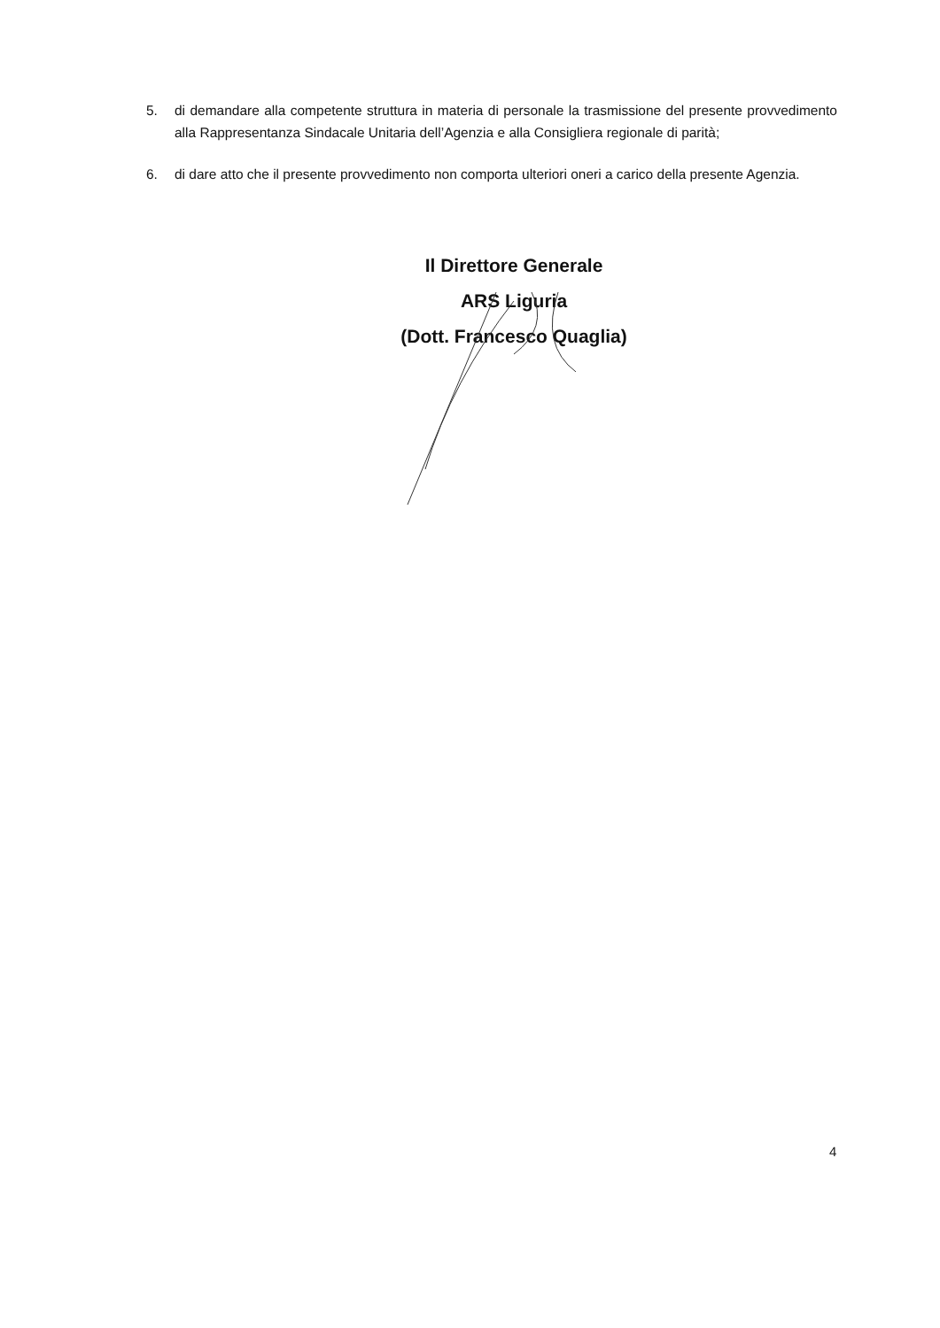5. di demandare alla competente struttura in materia di personale la trasmissione del presente provvedimento alla Rappresentanza Sindacale Unitaria dell’Agenzia e alla Consigliera regionale di parità;
6. di dare atto che il presente provvedimento non comporta ulteriori oneri a carico della presente Agenzia.
Il Direttore Generale
ARS Liguria
(Dott. Francesco Quaglia)
4